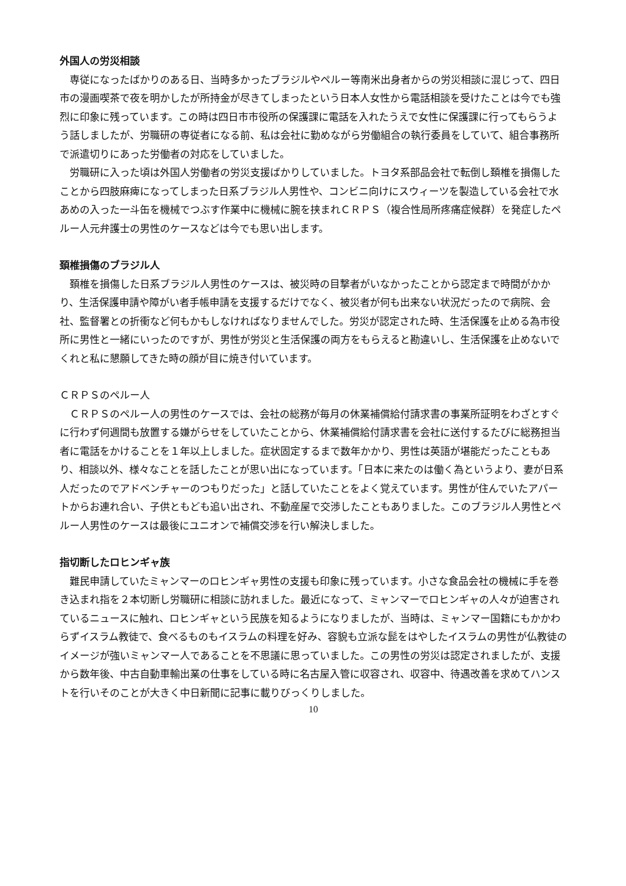外国人の労災相談
専従になったばかりのある日、当時多かったブラジルやペルー等南米出身者からの労災相談に混じって、四日市の漫画喫茶で夜を明かしたが所持金が尽きてしまったという日本人女性から電話相談を受けたことは今でも強烈に印象に残っています。この時は四日市市役所の保護課に電話を入れたうえで女性に保護課に行ってもらうよう話しましたが、労職研の専従者になる前、私は会社に勤めながら労働組合の執行委員をしていて、組合事務所で派遣切りにあった労働者の対応をしていました。
労職研に入った頃は外国人労働者の労災支援ばかりしていました。トヨタ系部品会社で転倒し頚椎を損傷したことから四肢麻痺になってしまった日系ブラジル人男性や、コンビニ向けにスウィーツを製造している会社で水あめの入った一斗缶を機械でつぶす作業中に機械に腕を挟まれＣＲＰＳ（複合性局所疼痛症候群）を発症したペルー人元弁護士の男性のケースなどは今でも思い出します。
頚椎損傷のブラジル人
頚椎を損傷した日系ブラジル人男性のケースは、被災時の目撃者がいなかったことから認定まで時間がかかり、生活保護申請や障がい者手帳申請を支援するだけでなく、被災者が何も出来ない状況だったので病院、会社、監督署との折衝など何もかもしなければなりませんでした。労災が認定された時、生活保護を止める為市役所に男性と一緒にいったのですが、男性が労災と生活保護の両方をもらえると勘違いし、生活保護を止めないでくれと私に懇願してきた時の顔が目に焼き付いています。
ＣＲＰＳのペルー人
ＣＲＰＳのペルー人の男性のケースでは、会社の総務が毎月の休業補償給付請求書の事業所証明をわざとすぐに行わず何週間も放置する嫌がらせをしていたことから、休業補償給付請求書を会社に送付するたびに総務担当者に電話をかけることを１年以上しました。症状固定するまで数年かかり、男性は英語が堪能だったこともあり、相談以外、様々なことを話したことが思い出になっています。「日本に来たのは働く為というより、妻が日系人だったのでアドベンチャーのつもりだった」と話していたことをよく覚えています。男性が住んでいたアパートからお連れ合い、子供ともども追い出され、不動産屋で交渉したこともありました。このブラジル人男性とペルー人男性のケースは最後にユニオンで補償交渉を行い解決しました。
指切断したロヒンギャ族
難民申請していたミャンマーのロヒンギャ男性の支援も印象に残っています。小さな食品会社の機械に手を巻き込まれ指を２本切断し労職研に相談に訪れました。最近になって、ミャンマーでロヒンギャの人々が迫害されているニュースに触れ、ロヒンギャという民族を知るようになりましたが、当時は、ミャンマー国籍にもかかわらずイスラム教徒で、食べるものもイスラムの料理を好み、容貌も立派な髭をはやしたイスラムの男性が仏教徒のイメージが強いミャンマー人であることを不思議に思っていました。この男性の労災は認定されましたが、支援から数年後、中古自動車輸出業の仕事をしている時に名古屋入管に収容され、収容中、待遇改善を求めてハンストを行いそのことが大きく中日新聞に記事に載りびっくりしました。
10